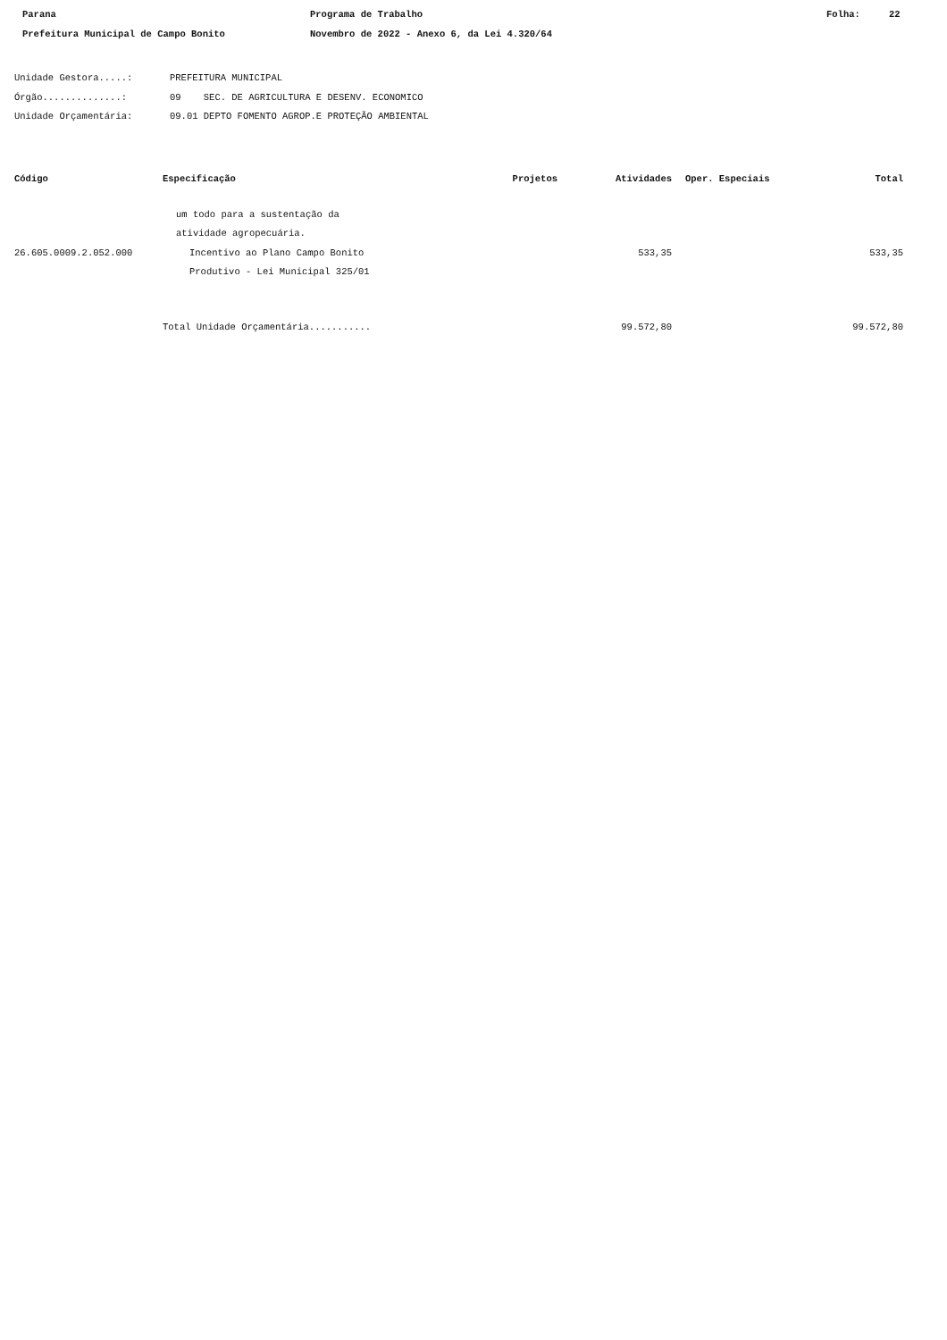Parana Programa de Trabalho Folha: 22
Prefeitura Municipal de Campo Bonito Novembro de 2022 - Anexo 6, da Lei 4.320/64
Unidade Gestora.....: PREFEITURA MUNICIPAL
Órgão..............: 09 SEC. DE AGRICULTURA E DESENV. ECONOMICO
Unidade Orçamentária: 09.01 DEPTO FOMENTO AGROP.E PROTEÇÃO AMBIENTAL
| Código | Especificação | Projetos | Atividades | Oper. Especiais | Total |
| --- | --- | --- | --- | --- | --- |
| | um todo para a sustentação da atividade agropecuária. | | | | |
| 26.605.0009.2.052.000 | Incentivo ao Plano Campo Bonito Produtivo - Lei Municipal 325/01 | | 533,35 | | 533,35 |
| | Total Unidade Orçamentária........... | | 99.572,80 | | 99.572,80 |